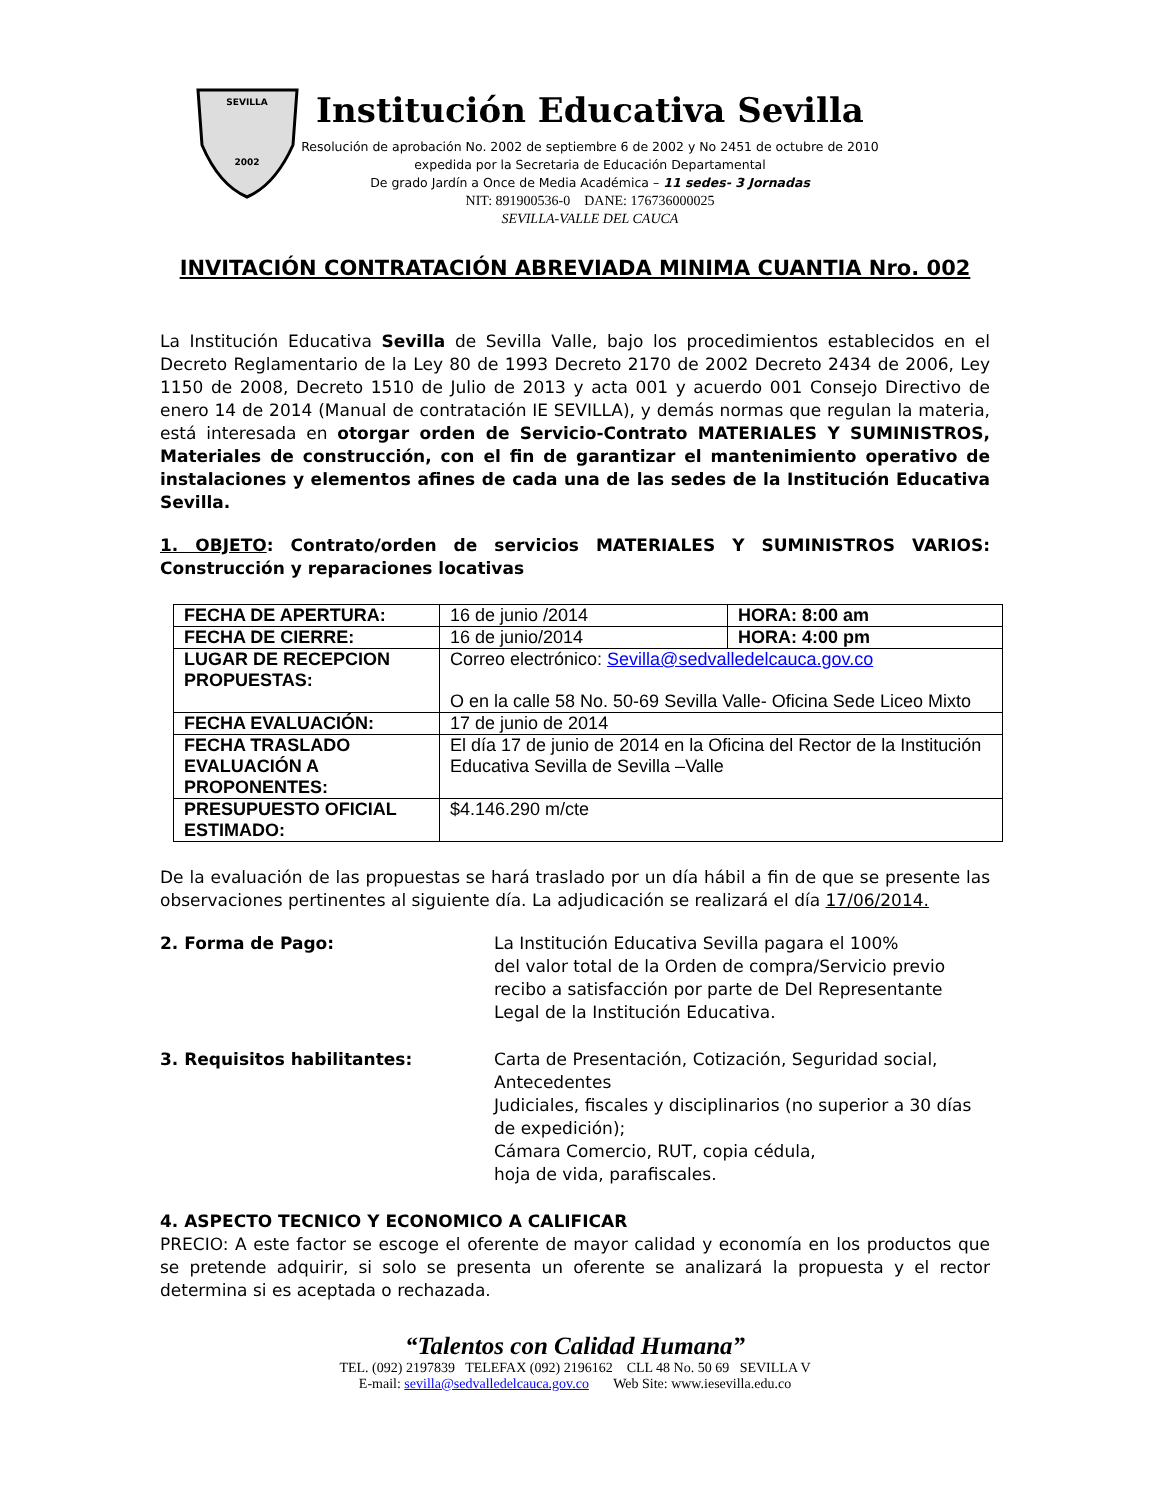SEVILLA
2002
Institución Educativa Sevilla
Resolución de aprobación No. 2002 de septiembre 6 de 2002 y No 2451 de octubre de 2010
expedida por la Secretaria de Educación Departamental
De grado Jardín a Once de Media Académica – 11 sedes- 3 Jornadas
NIT: 891900536-0 DANE: 176736000025
SEVILLA-VALLE DEL CAUCA
INVITACIÓN CONTRATACIÓN ABREVIADA MINIMA CUANTIA Nro. 002
La Institución Educativa Sevilla de Sevilla Valle, bajo los procedimientos establecidos en el Decreto Reglamentario de la Ley 80 de 1993 Decreto 2170 de 2002 Decreto 2434 de 2006, Ley 1150 de 2008, Decreto 1510 de Julio de 2013 y acta 001 y acuerdo 001 Consejo Directivo de enero 14 de 2014 (Manual de contratación IE SEVILLA), y demás normas que regulan la materia, está interesada en otorgar orden de Servicio-Contrato MATERIALES Y SUMINISTROS, Materiales de construcción, con el fin de garantizar el mantenimiento operativo de instalaciones y elementos afines de cada una de las sedes de la Institución Educativa Sevilla.
1. OBJETO: Contrato/orden de servicios MATERIALES Y SUMINISTROS VARIOS: Construcción y reparaciones locativas
| FECHA DE APERTURA: | 16 de junio /2014 | HORA: 8:00 am |
| FECHA DE CIERRE: | 16 de junio/2014 | HORA: 4:00 pm |
| LUGAR DE RECEPCION PROPUESTAS: | Correo electrónico: Sevilla@sedvalledelcauca.gov.co O en la calle 58 No. 50-69 Sevilla Valle- Oficina Sede Liceo Mixto | |
| FECHA EVALUACIÓN: | 17 de junio de 2014 | |
| FECHA TRASLADO EVALUACIÓN A PROPONENTES: | El día 17 de junio de 2014 en la Oficina del Rector de la Institución Educativa Sevilla de Sevilla –Valle | |
| PRESUPUESTO OFICIAL ESTIMADO: | $4.146.290 m/cte | |
De la evaluación de las propuestas se hará traslado por un día hábil a fin de que se presente las observaciones pertinentes al siguiente día. La adjudicación se realizará el día 17/06/2014.
2. Forma de Pago: La Institución Educativa Sevilla pagara el 100%
del valor total de la Orden de compra/Servicio previo recibo a satisfacción por parte de Del Representante Legal de la Institución Educativa.
3. Requisitos habilitantes: Carta de Presentación, Cotización, Seguridad social, Antecedentes
Judiciales, fiscales y disciplinarios (no superior a 30 días de expedición);
Cámara Comercio, RUT, copia cédula,
hoja de vida, parafiscales.
4. ASPECTO TECNICO Y ECONOMICO A CALIFICAR
PRECIO: A este factor se escoge el oferente de mayor calidad y economía en los productos que se pretende adquirir, si solo se presenta un oferente se analizará la propuesta y el rector determina si es aceptada o rechazada.
“Talentos con Calidad Humana”
TEL. (092) 2197839 TELEFAX (092) 2196162 CLL 48 No. 50 69 SEVILLA V
E-mail: sevilla@sedvalledelcauca.gov.co Web Site: www.iesevilla.edu.co